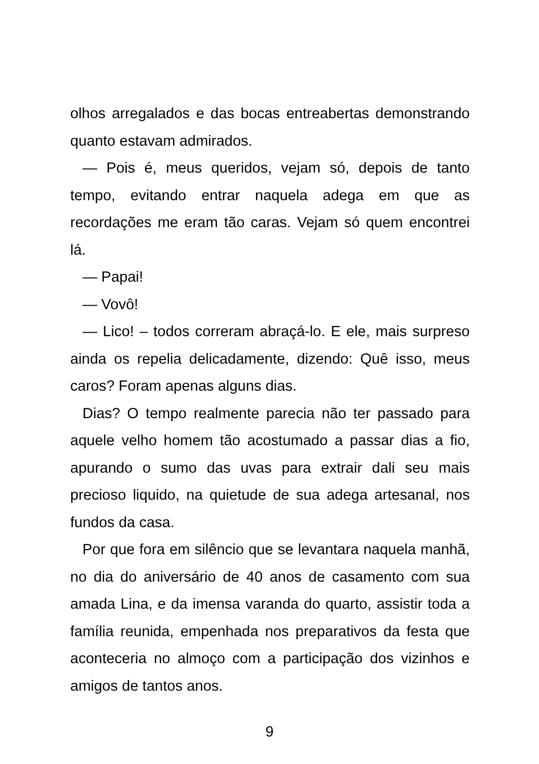olhos arregalados e das bocas entreabertas demonstrando quanto estavam admirados.
— Pois é, meus queridos, vejam só, depois de tanto tempo, evitando entrar naquela adega em que as recordações me eram tão caras. Vejam só quem encontrei lá.
— Papai!
— Vovô!
— Lico! – todos correram abraçá-lo. E ele, mais surpreso ainda os repelia delicadamente, dizendo: Quê isso, meus caros? Foram apenas alguns dias.
Dias? O tempo realmente parecia não ter passado para aquele velho homem tão acostumado a passar dias a fio, apurando o sumo das uvas para extrair dali seu mais precioso liquido, na quietude de sua adega artesanal, nos fundos da casa.
Por que fora em silêncio que se levantara naquela manhã, no dia do aniversário de 40 anos de casamento com sua amada Lina, e da imensa varanda do quarto, assistir toda a família reunida, empenhada nos preparativos da festa que aconteceria no almoço com a participação dos vizinhos e amigos de tantos anos.
9